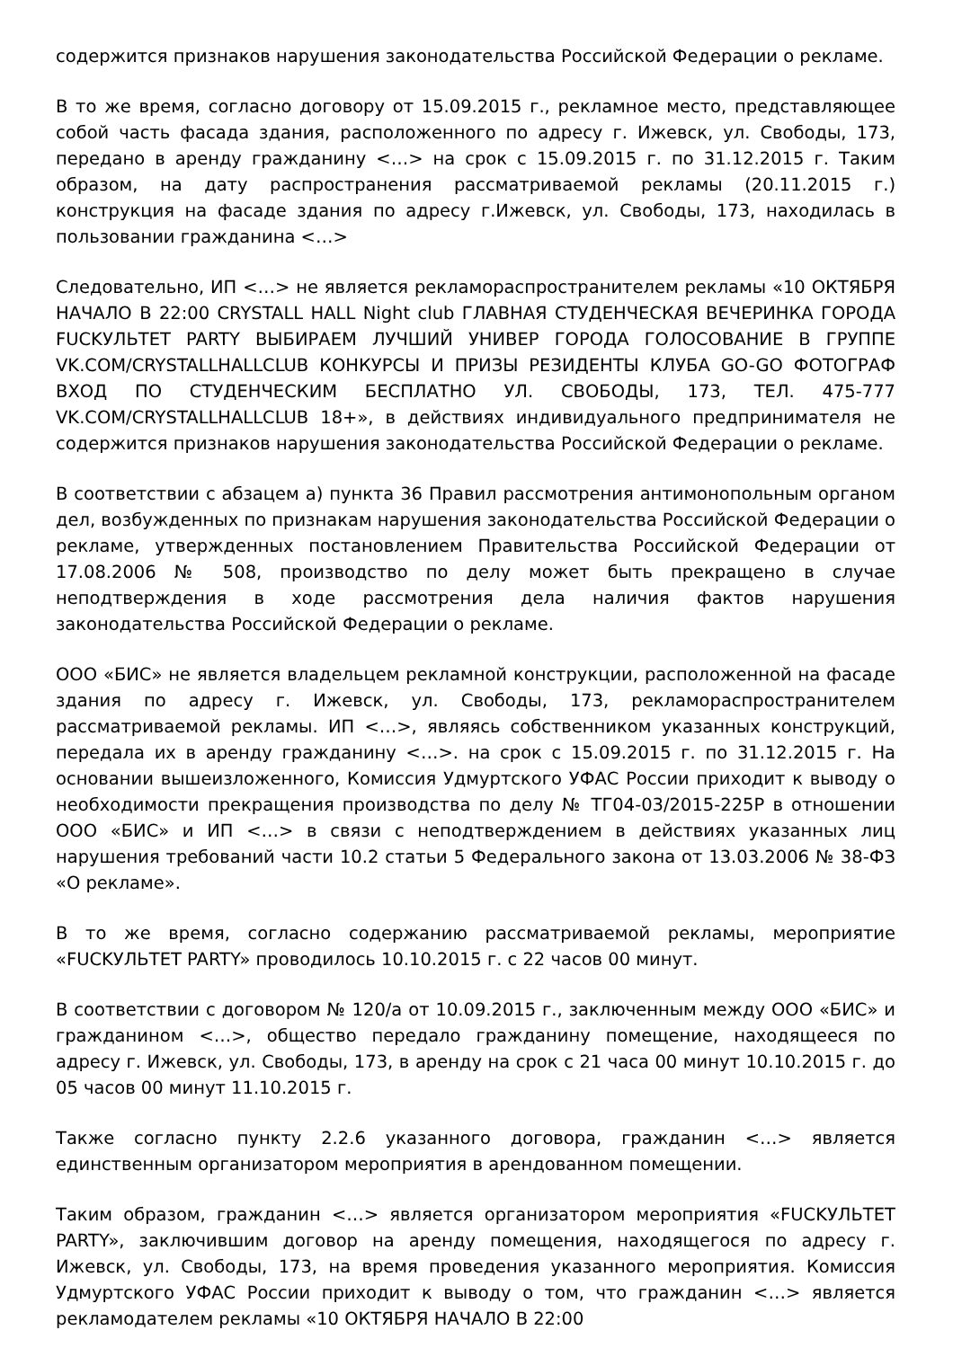содержится признаков нарушения законодательства Российской Федерации о рекламе.
В то же время, согласно договору от 15.09.2015 г., рекламное место, представляющее собой часть фасада здания, расположенного по адресу г. Ижевск, ул. Свободы, 173, передано в аренду гражданину <…> на срок с 15.09.2015 г. по 31.12.2015 г. Таким образом, на дату распространения рассматриваемой рекламы (20.11.2015 г.) конструкция на фасаде здания по адресу г.Ижевск, ул. Свободы, 173, находилась в пользовании гражданина <…>
Следовательно, ИП <…> не является рекламораспространителем рекламы «10 ОКТЯБРЯ НАЧАЛО В 22:00 CRYSTALL HALL Night club ГЛАВНАЯ СТУДЕНЧЕСКАЯ ВЕЧЕРИНКА ГОРОДА FUCKУЛЬТЕТ PARTY ВЫБИРАЕМ ЛУЧШИЙ УНИВЕР ГОРОДА ГОЛОСОВАНИЕ В ГРУППЕ VK.COM/CRYSTALLHALLCLUB КОНКУРСЫ И ПРИЗЫ РЕЗИДЕНТЫ КЛУБА GO-GO ФОТОГРАФ ВХОД ПО СТУДЕНЧЕСКИМ БЕСПЛАТНО УЛ. СВОБОДЫ, 173, ТЕЛ. 475-777 VK.COM/CRYSTALLHALLCLUB 18+», в действиях индивидуального предпринимателя не содержится признаков нарушения законодательства Российской Федерации о рекламе.
В соответствии с абзацем а) пункта 36 Правил рассмотрения антимонопольным органом дел, возбужденных по признакам нарушения законодательства Российской Федерации о рекламе, утвержденных постановлением Правительства Российской Федерации от 17.08.2006 № 508, производство по делу может быть прекращено в случае неподтверждения в ходе рассмотрения дела наличия фактов нарушения законодательства Российской Федерации о рекламе.
ООО «БИС» не является владельцем рекламной конструкции, расположенной на фасаде здания по адресу г. Ижевск, ул. Свободы, 173, рекламораспространителем рассматриваемой рекламы. ИП <…>, являясь собственником указанных конструкций, передала их в аренду гражданину <…>. на срок с 15.09.2015 г. по 31.12.2015 г. На основании вышеизложенного, Комиссия Удмуртского УФАС России приходит к выводу о необходимости прекращения производства по делу № ТГ04-03/2015-225Р в отношении ООО «БИС» и ИП <…> в связи с неподтверждением в действиях указанных лиц нарушения требований части 10.2 статьи 5 Федерального закона от 13.03.2006 № 38-ФЗ «О рекламе».
В то же время, согласно содержанию рассматриваемой рекламы, мероприятие «FUCKУЛЬТЕТ PARTY» проводилось 10.10.2015 г. с 22 часов 00 минут.
В соответствии с договором № 120/а от 10.09.2015 г., заключенным между ООО «БИС» и гражданином <…>, общество передало гражданину помещение, находящееся по адресу г. Ижевск, ул. Свободы, 173, в аренду на срок с 21 часа 00 минут 10.10.2015 г. до 05 часов 00 минут 11.10.2015 г.
Также согласно пункту 2.2.6 указанного договора, гражданин <…> является единственным организатором мероприятия в арендованном помещении.
Таким образом, гражданин <…> является организатором мероприятия «FUCKУЛЬТЕТ PARTY», заключившим договор на аренду помещения, находящегося по адресу г. Ижевск, ул. Свободы, 173, на время проведения указанного мероприятия. Комиссия Удмуртского УФАС России приходит к выводу о том, что гражданин <…> является рекламодателем рекламы «10 ОКТЯБРЯ НАЧАЛО В 22:00